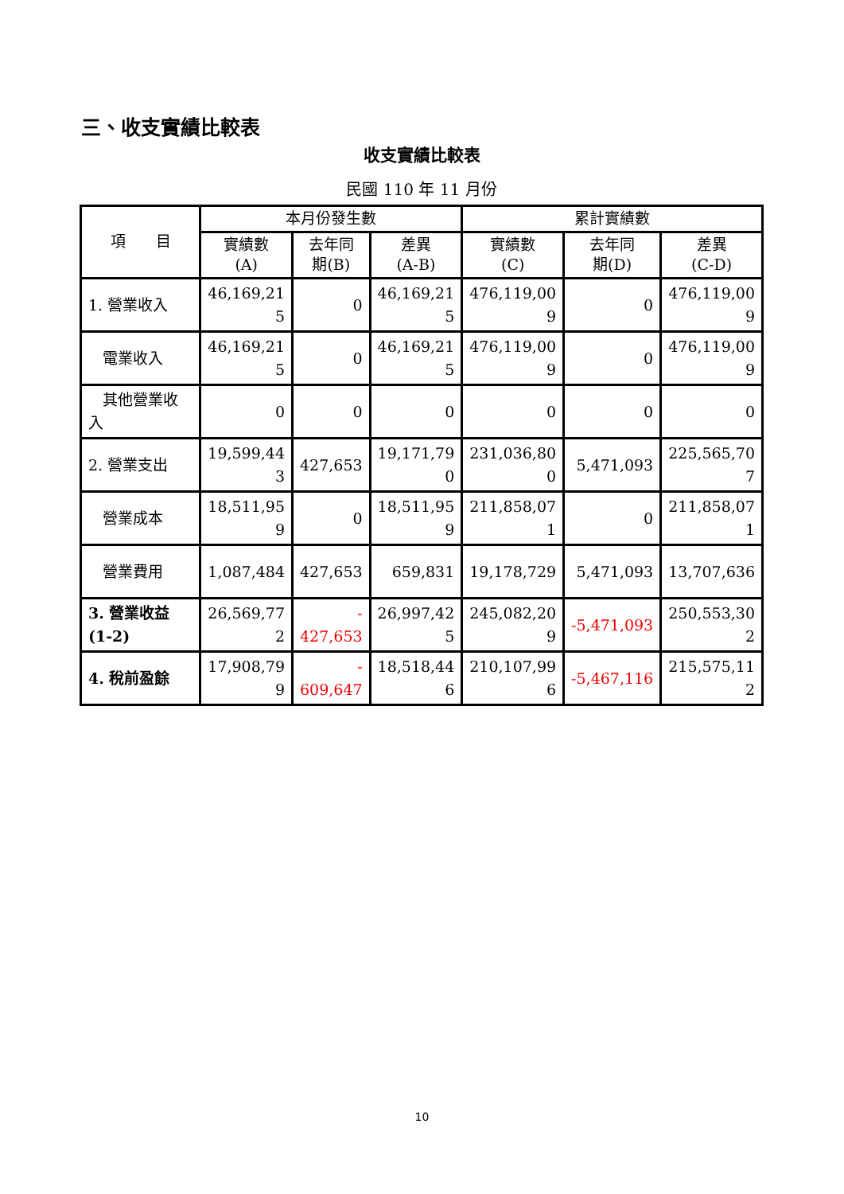三、收支實績比較表
收支實績比較表
民國 110 年 11 月份
| 項 目 | 本月份發生數 | | | 累計實績數 | | |
| --- | --- | --- | --- | --- | --- | --- |
| | 實績數 (A) | 去年同 期(B) | 差異 (A-B) | 實績數 (C) | 去年同 期(D) | 差異 (C-D) |
| 1. 營業收入 | 46,169,21 5 | 0 | 46,169,21 5 | 476,119,00 9 | 0 | 476,119,00 9 |
| 電業收入 | 46,169,21 5 | 0 | 46,169,21 5 | 476,119,00 9 | 0 | 476,119,00 9 |
| 其他營業收入 | 0 | 0 | 0 | 0 | 0 | 0 |
| 2. 營業支出 | 19,599,44 3 | 427,653 | 19,171,79 0 | 231,036,80 0 | 5,471,093 | 225,565,70 7 |
| 營業成本 | 18,511,95 9 | 0 | 18,511,95 9 | 211,858,07 1 | 0 | 211,858,07 1 |
| 營業費用 | 1,087,484 | 427,653 | 659,831 | 19,178,729 | 5,471,093 | 13,707,636 |
| 3. 營業收益(1-2) | 26,569,77 2 | - 427,653 | 26,997,42 5 | 245,082,20 9 | -5,471,093 | 250,553,30 2 |
| 4. 稅前盈餘 | 17,908,79 9 | - 609,647 | 18,518,44 6 | 210,107,99 6 | -5,467,116 | 215,575,11 2 |
10